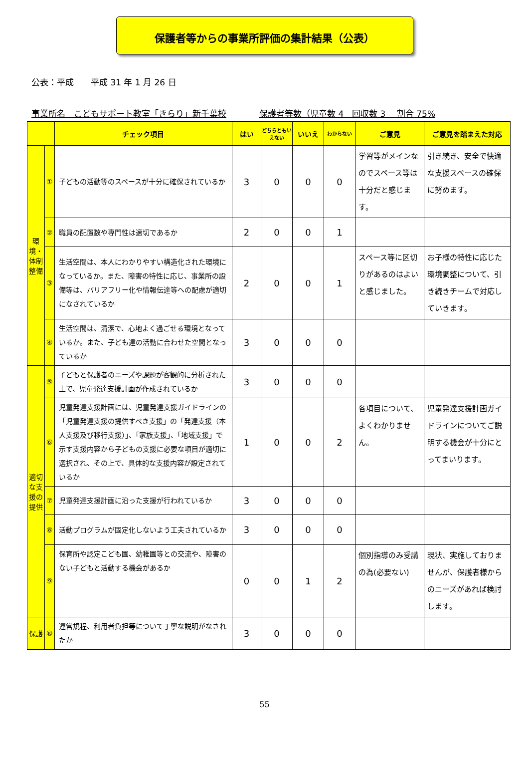保護者等からの事業所評価の集計結果（公表）
公表：平成　　平成 31 年 1 月 26 日
事業所名　こどもサポート教室「きらり」新千葉校　保護者等数（児童数 4　回収数 3　 割合 75%
| | | チェック項目 | はい | どちらともいえない | いいえ | わからない | ご意見 | ご意見を踏まえた対応 |
| --- | --- | --- | --- | --- | --- | --- | --- | --- |
| 環境・体制整備 | ① | 子どもの活動等のスペースが十分に確保されているか | 3 | 0 | 0 | 0 | 学習等がメインなのでスペース等は十分だと感じます。 | 引き続き、安全で快適な支援スペースの確保に努めます。 |
| | ② | 職員の配置数や専門性は適切であるか | 2 | 0 | 0 | 1 | | |
| | ③ | 生活空間は、本人にわかりやすい構造化された環境になっているか。また、障害の特性に応じ、事業所の設備等は、バリアフリー化や情報伝達等への配慮が適切になされているか | 2 | 0 | 0 | 1 | スペース等に区切りがあるのはよいと感じました。 | お子様の特性に応じた環境調整について、引き続きチームで対応していきます。 |
| | ④ | 生活空間は、清潔で、心地よく過ごせる環境となっているか。また、子ども達の活動に合わせた空間となっているか | 3 | 0 | 0 | 0 | | |
| 適切な支援の提供 | ⑤ | 子どもと保護者のニーズや課題が客観的に分析された上で、児童発達支援計画が作成されているか | 3 | 0 | 0 | 0 | | |
| | ⑥ | 児童発達支援計画には、児童発達支援ガイドラインの「児童発達支援の提供すべき支援」の「発達支援（本人支援及び移行支援）」、「家族支援」、「地域支援」で示す支援内容から子どもの支援に必要な項目が適切に選択され、その上で、具体的な支援内容が設定されているか | 1 | 0 | 0 | 2 | 各項目について、よくわかりません。 | 児童発達支援計画ガイドラインについてご説明する機会が十分にとってまいります。 |
| | ⑦ | 児童発達支援計画に沿った支援が行われているか | 3 | 0 | 0 | 0 | | |
| | ⑧ | 活動プログラムが固定化しないよう工夫されているか | 3 | 0 | 0 | 0 | | |
| | ⑨ | 保育所や認定こども園、幼稚園等との交流や、障害のない子どもと活動する機会があるか | 0 | 0 | 1 | 2 | 個別指導のみ受講の為(必要ない) | 現状、実施しておりませんが、保護者様からのニーズがあれば検討します。 |
| 保護 | ⑩ | 運営規程、利用者負担等について丁寧な説明がなされたか | 3 | 0 | 0 | 0 | | |
55